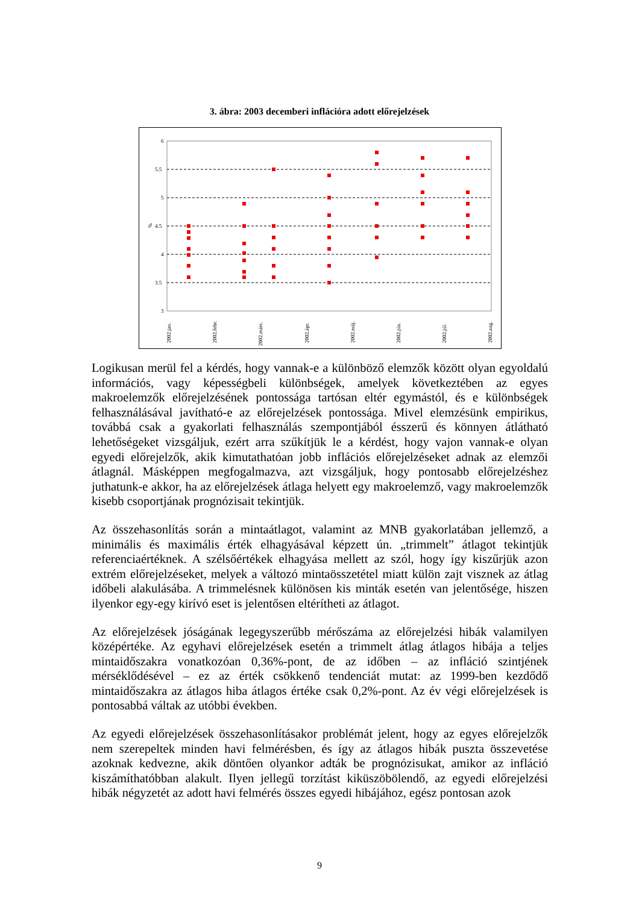3. ábra: 2003 decemberi inflációra adott előrejelzések
6
5.5
5
4.5
4
3.5
3
%
2002.jan.
2002.febr.
2002.márc.
2002.ápr.
2002.máj.
2002.jún.
2002.júl.
2002.aug.
Logikusan merül fel a kérdés, hogy vannak-e a különböző elemzők között olyan egyoldalú információs, vagy képességbeli különbségek, amelyek következtében az egyes makroelemzők előrejelzésének pontossága tartósan eltér egymástól, és e különbségek felhasználásával javítható-e az előrejelzések pontossága. Mivel elemzésünk empirikus, továbbá csak a gyakorlati felhasználás szempontjából ésszerű és könnyen átlátható lehetőségeket vizsgáljuk, ezért arra szűkítjük le a kérdést, hogy vajon vannak-e olyan egyedi előrejelzők, akik kimutathatóan jobb inflációs előrejelzéseket adnak az elemzői átlagnál. Másképpen megfogalmazva, azt vizsgáljuk, hogy pontosabb előrejelzéshez juthatunk-e akkor, ha az előrejelzések átlaga helyett egy makroelemző, vagy makroelemzők kisebb csoportjának prognózisait tekintjük.
Az összehasonlítás során a mintaátlagot, valamint az MNB gyakorlatában jellemző, a minimális és maximális érték elhagyásával képzett ún. „trimmelt” átlagot tekintjük referenciaértéknek. A szélsőértékek elhagyása mellett az szól, hogy így kiszűrjük azon extrém előrejelzéseket, melyek a változó mintaösszetétel miatt külön zajt visznek az átlag időbeli alakulásába. A trimmelésnek különösen kis minták esetén van jelentősége, hiszen ilyenkor egy-egy kirívó eset is jelentősen eltérítheti az átlagot.
Az előrejelzések jóságának legegyszerűbb mérőszáma az előrejelzési hibák valamilyen középértéke. Az egyhavi előrejelzések esetén a trimmelt átlag átlagos hibája a teljes mintaidőszakra vonatkozóan 0,36%-pont, de az időben – az infláció szintjének mérséklődésével – ez az érték csökkenő tendenciát mutat: az 1999-ben kezdődő mintaidőszakra az átlagos hiba átlagos értéke csak 0,2%-pont. Az év végi előrejelzések is pontosabbá váltak az utóbbi években.
Az egyedi előrejelzések összehasonlításakor problémát jelent, hogy az egyes előrejelzők nem szerepeltek minden havi felmérésben, és így az átlagos hibák puszta összevetése azoknak kedvezne, akik döntően olyankor adták be prognózisukat, amikor az infláció kiszámíthatóbban alakult. Ilyen jellegű torzítást kiküszöbölendő, az egyedi előrejelzési hibák négyzetét az adott havi felmérés összes egyedi hibájához, egész pontosan azok
9